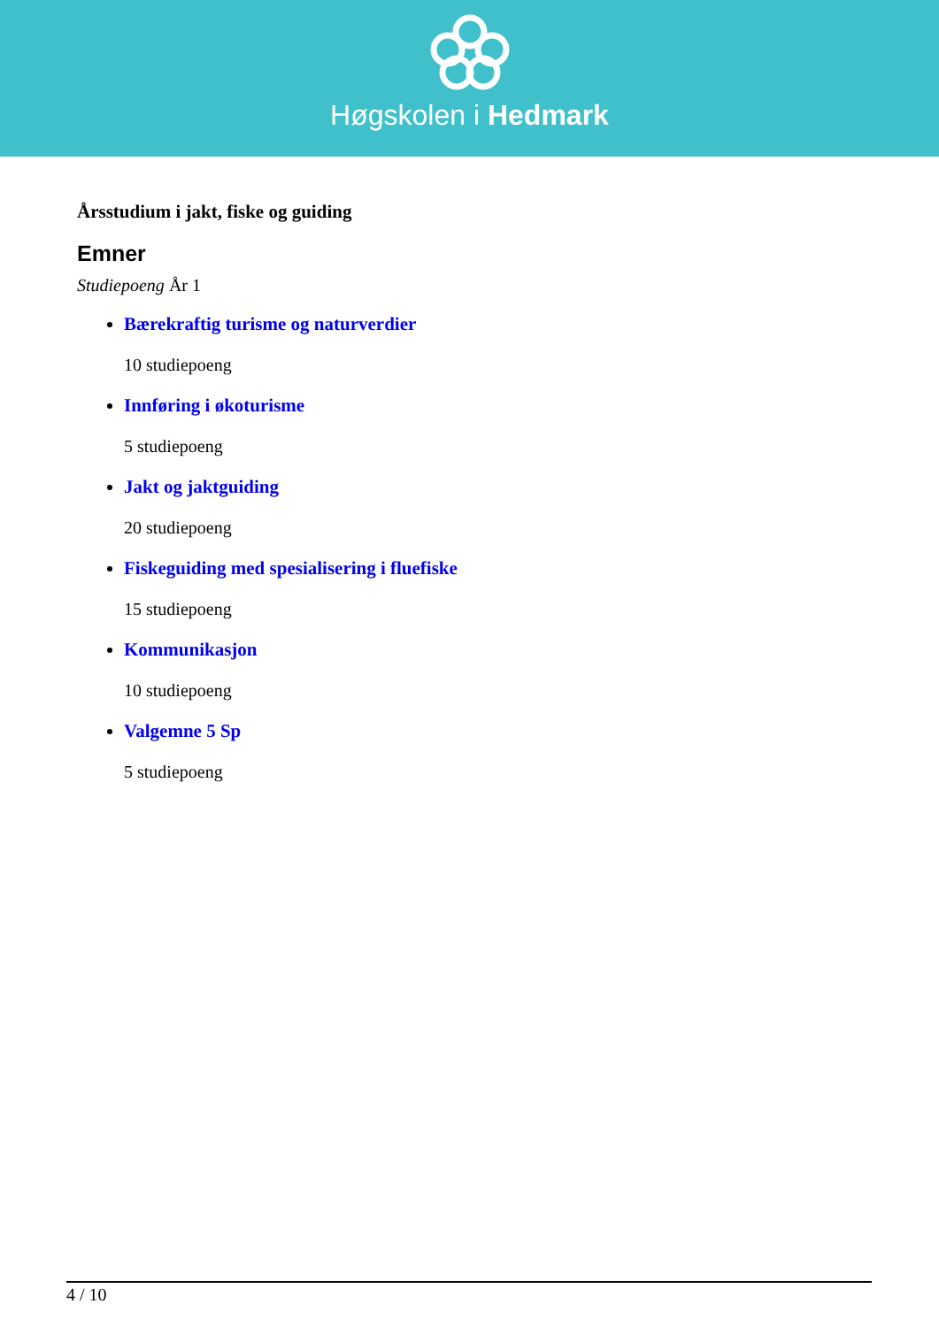Høgskolen i Hedmark
Årsstudium i jakt, fiske og guiding
Emner
Studiepoeng År 1
Bærekraftig turisme og naturverdier
10 studiepoeng
Innføring i økoturisme
5 studiepoeng
Jakt og jaktguiding
20 studiepoeng
Fiskeguiding med spesialisering i fluefiske
15 studiepoeng
Kommunikasjon
10 studiepoeng
Valgemne 5 Sp
5 studiepoeng
4 / 10